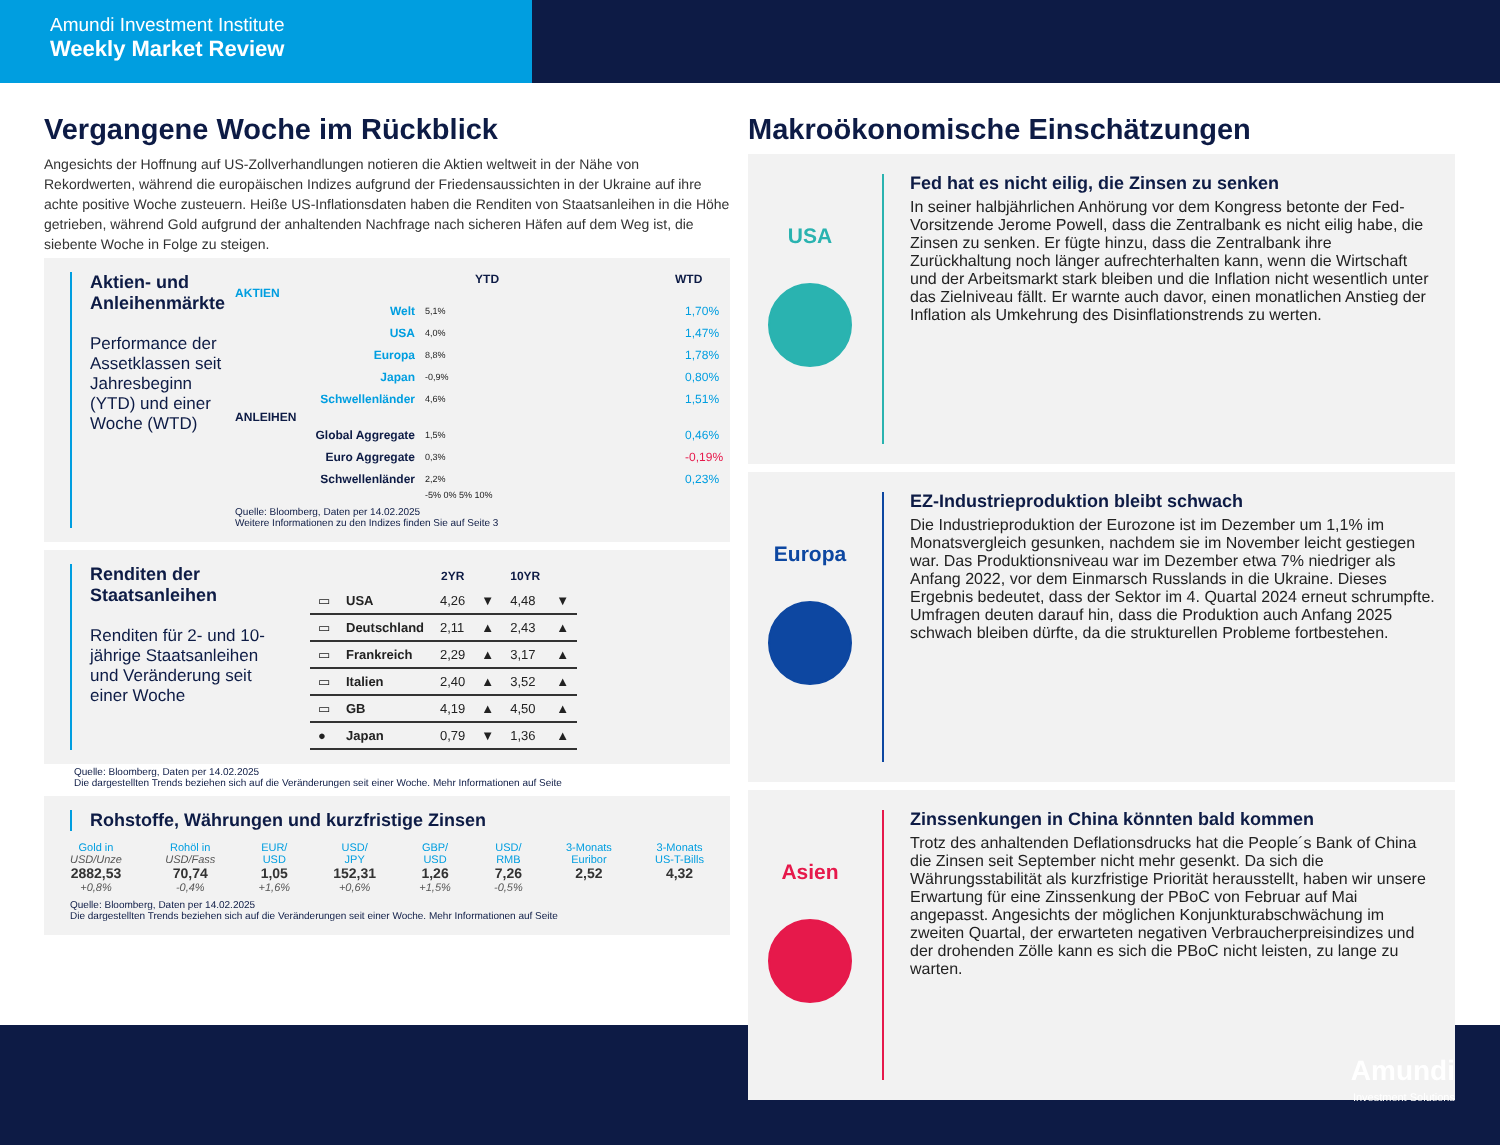Amundi Investment Institute
Weekly Market Review
Vergangene Woche im Rückblick
Angesichts der Hoffnung auf US-Zollverhandlungen notieren die Aktien weltweit in der Nähe von Rekordwerten, während die europäischen Indizes aufgrund der Friedensaussichten in der Ukraine auf ihre achte positive Woche zusteuern. Heiße US-Inflationsdaten haben die Renditen von Staatsanleihen in die Höhe getrieben, während Gold aufgrund der anhaltenden Nachfrage nach sicheren Häfen auf dem Weg ist, die siebente Woche in Folge zu steigen.
Aktien- und Anleihenmärkte
Performance der Assetklassen seit Jahresbeginn (YTD) und einer Woche (WTD)
YTD WTD
AKTIEN
Welt 5,1% 1,70%
USA 4,0% 1,47%
Europa 8,8% 1,78%
Japan -0,9% 0,80%
Schwellenländer 4,6% 1,51%
ANLEIHEN
Global Aggregate 1,5% 0,46%
Euro Aggregate 0,3% -0,19%
Schwellenländer 2,2% 0,23%
-5% 0% 5% 10%
Quelle: Bloomberg, Daten per 14.02.2025
Weitere Informationen zu den Indizes finden Sie auf Seite 3
Renditen der Staatsanleihen
Renditen für 2- und 10-jährige Staatsanleihen und Veränderung seit einer Woche
| | | 2YR | | 10YR | |
| --- | --- | --- | --- | --- | --- |
| ▭ | USA | 4,26 | ▼ | 4,48 | ▼ |
| ▭ | Deutschland | 2,11 | ▲ | 2,43 | ▲ |
| ▭ | Frankreich | 2,29 | ▲ | 3,17 | ▲ |
| ▭ | Italien | 2,40 | ▲ | 3,52 | ▲ |
| ▭ | GB | 4,19 | ▲ | 4,50 | ▲ |
| ● | Japan | 0,79 | ▼ | 1,36 | ▲ |
Quelle: Bloomberg, Daten per 14.02.2025
Die dargestellten Trends beziehen sich auf die Veränderungen seit einer Woche. Mehr Informationen auf Seite
Rohstoffe, Währungen und kurzfristige Zinsen
Gold in
USD/Unze
2882,53
+0,8%
Rohöl in
USD/Fass
70,74
-0,4%
EUR/
USD
1,05
+1,6%
USD/
JPY
152,31
+0,6%
GBP/
USD
1,26
+1,5%
USD/
RMB
7,26
-0,5%
3-Monats
Euribor
2,52
3-Monats
US-T-Bills
4,32
Quelle: Bloomberg, Daten per 14.02.2025
Die dargestellten Trends beziehen sich auf die Veränderungen seit einer Woche. Mehr Informationen auf Seite
Makroökonomische Einschätzungen
USA
Fed hat es nicht eilig, die Zinsen zu senken
In seiner halbjährlichen Anhörung vor dem Kongress betonte der Fed-Vorsitzende Jerome Powell, dass die Zentralbank es nicht eilig habe, die Zinsen zu senken. Er fügte hinzu, dass die Zentralbank ihre Zurückhaltung noch länger aufrechterhalten kann, wenn die Wirtschaft und der Arbeitsmarkt stark bleiben und die Inflation nicht wesentlich unter das Zielniveau fällt. Er warnte auch davor, einen monatlichen Anstieg der Inflation als Umkehrung des Disinflationstrends zu werten.
Europa
EZ-Industrieproduktion bleibt schwach
Die Industrieproduktion der Eurozone ist im Dezember um 1,1% im Monatsvergleich gesunken, nachdem sie im November leicht gestiegen war. Das Produktionsniveau war im Dezember etwa 7% niedriger als Anfang 2022, vor dem Einmarsch Russlands in die Ukraine. Dieses Ergebnis bedeutet, dass der Sektor im 4. Quartal 2024 erneut schrumpfte. Umfragen deuten darauf hin, dass die Produktion auch Anfang 2025 schwach bleiben dürfte, da die strukturellen Probleme fortbestehen.
Asien
Zinssenkungen in China könnten bald kommen
Trotz des anhaltenden Deflationsdrucks hat die People´s Bank of China die Zinsen seit September nicht mehr gesenkt. Da sich die Währungsstabilität als kurzfristige Priorität herausstellt, haben wir unsere Erwartung für eine Zinssenkung der PBoC von Februar auf Mai angepasst. Angesichts der möglichen Konjunkturabschwächung im zweiten Quartal, der erwarteten negativen Verbraucherpreisindizes und der drohenden Zölle kann es sich die PBoC nicht leisten, zu lange zu warten.
Amundi
Investment Solutions